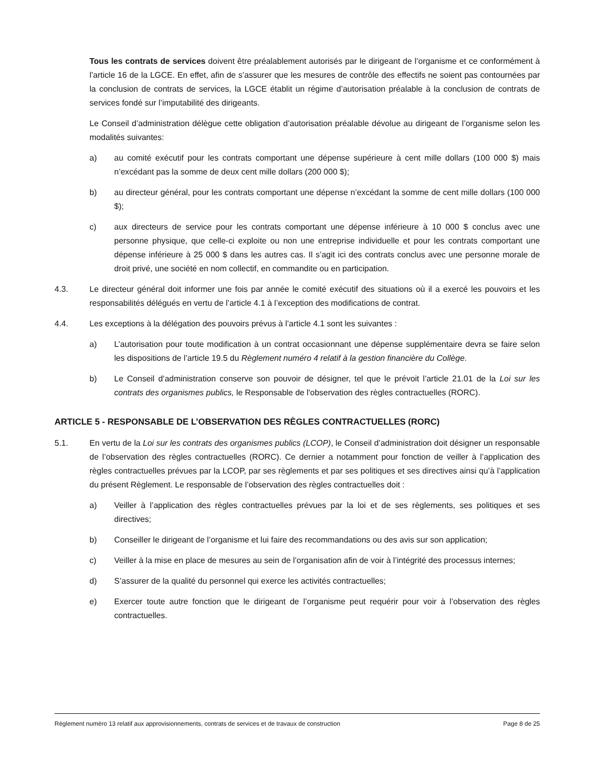Tous les contrats de services doivent être préalablement autorisés par le dirigeant de l’organisme et ce conformément à l’article 16 de la LGCE. En effet, afin de s’assurer que les mesures de contrôle des effectifs ne soient pas contournées par la conclusion de contrats de services, la LGCE établit un régime d’autorisation préalable à la conclusion de contrats de services fondé sur l’imputabilité des dirigeants.
Le Conseil d’administration délègue cette obligation d’autorisation préalable dévolue au dirigeant de l’organisme selon les modalités suivantes:
a) au comité exécutif pour les contrats comportant une dépense supérieure à cent mille dollars (100 000 $) mais n’excédant pas la somme de deux cent mille dollars (200 000 $);
b) au directeur général, pour les contrats comportant une dépense n’excédant la somme de cent mille dollars (100 000 $);
c) aux directeurs de service pour les contrats comportant une dépense inférieure à 10 000 $ conclus avec une personne physique, que celle-ci exploite ou non une entreprise individuelle et pour les contrats comportant une dépense inférieure à 25 000 $ dans les autres cas. Il s’agit ici des contrats conclus avec une personne morale de droit privé, une société en nom collectif, en commandite ou en participation.
4.3. Le directeur général doit informer une fois par année le comité exécutif des situations où il a exercé les pouvoirs et les responsabilités délégués en vertu de l’article 4.1 à l’exception des modifications de contrat.
4.4. Les exceptions à la délégation des pouvoirs prévus à l’article 4.1 sont les suivantes :
a) L’autorisation pour toute modification à un contrat occasionnant une dépense supplémentaire devra se faire selon les dispositions de l’article 19.5 du Règlement numéro 4 relatif à la gestion financière du Collège.
b) Le Conseil d’administration conserve son pouvoir de désigner, tel que le prévoit l’article 21.01 de la Loi sur les contrats des organismes publics, le Responsable de l'observation des règles contractuelles (RORC).
ARTICLE 5 - RESPONSABLE DE L’OBSERVATION DES RÈGLES CONTRACTUELLES (RORC)
5.1. En vertu de la Loi sur les contrats des organismes publics (LCOP), le Conseil d’administration doit désigner un responsable de l’observation des règles contractuelles (RORC). Ce dernier a notamment pour fonction de veiller à l’application des règles contractuelles prévues par la LCOP, par ses règlements et par ses politiques et ses directives ainsi qu’à l’application du présent Règlement. Le responsable de l’observation des règles contractuelles doit :
a) Veiller à l’application des règles contractuelles prévues par la loi et de ses règlements, ses politiques et ses directives;
b) Conseiller le dirigeant de l’organisme et lui faire des recommandations ou des avis sur son application;
c) Veiller à la mise en place de mesures au sein de l’organisation afin de voir à l’intégrité des processus internes;
d) S’assurer de la qualité du personnel qui exerce les activités contractuelles;
e) Exercer toute autre fonction que le dirigeant de l’organisme peut requérir pour voir à l’observation des règles contractuelles.
Règlement numéro 13 relatif aux approvisionnements, contrats de services et de travaux de construction Page 8 de 25